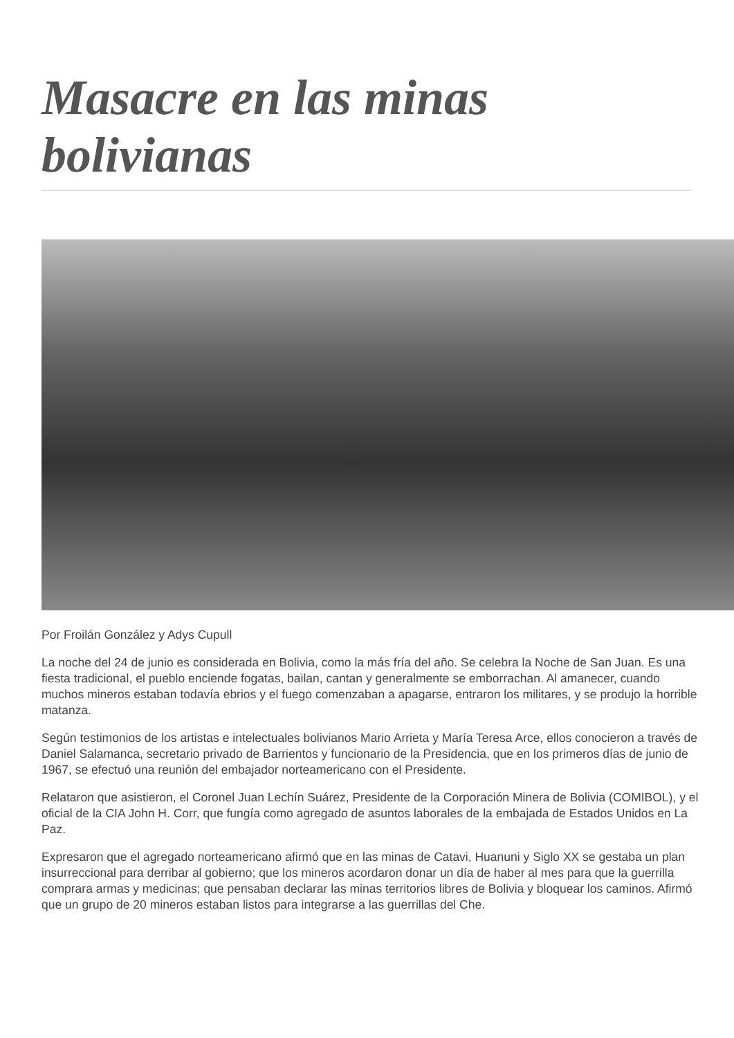Masacre en las minas bolivianas
Por Froilán González y Adys Cupull
La noche del 24 de junio es considerada en Bolivia, como la más fría del año. Se celebra la Noche de San Juan. Es una fiesta tradicional, el pueblo enciende fogatas, bailan, cantan y generalmente se emborrachan. Al amanecer, cuando muchos mineros estaban todavía ebrios y el fuego comenzaban a apagarse, entraron los militares, y se produjo la horrible matanza.
Según testimonios de los artistas e intelectuales bolivianos Mario Arrieta y María Teresa Arce, ellos conocieron a través de Daniel Salamanca, secretario privado de Barrientos y funcionario de la Presidencia, que en los primeros días de junio de 1967, se efectuó una reunión del embajador norteamericano con el Presidente.
Relataron que asistieron, el Coronel Juan Lechín Suárez, Presidente de la Corporación Minera de Bolivia (COMIBOL), y el oficial de la CIA John H. Corr, que fungía como agregado de asuntos laborales de la embajada de Estados Unidos en La Paz.
Expresaron que el agregado norteamericano afirmó que en las minas de Catavi, Huanuni y Siglo XX se gestaba un plan insurreccional para derribar al gobierno; que los mineros acordaron donar un día de haber al mes para que la guerrilla comprara armas y medicinas; que pensaban declarar las minas territorios libres de Bolivia y bloquear los caminos. Afirmó que un grupo de 20 mineros estaban listos para integrarse a las guerrillas del Che.